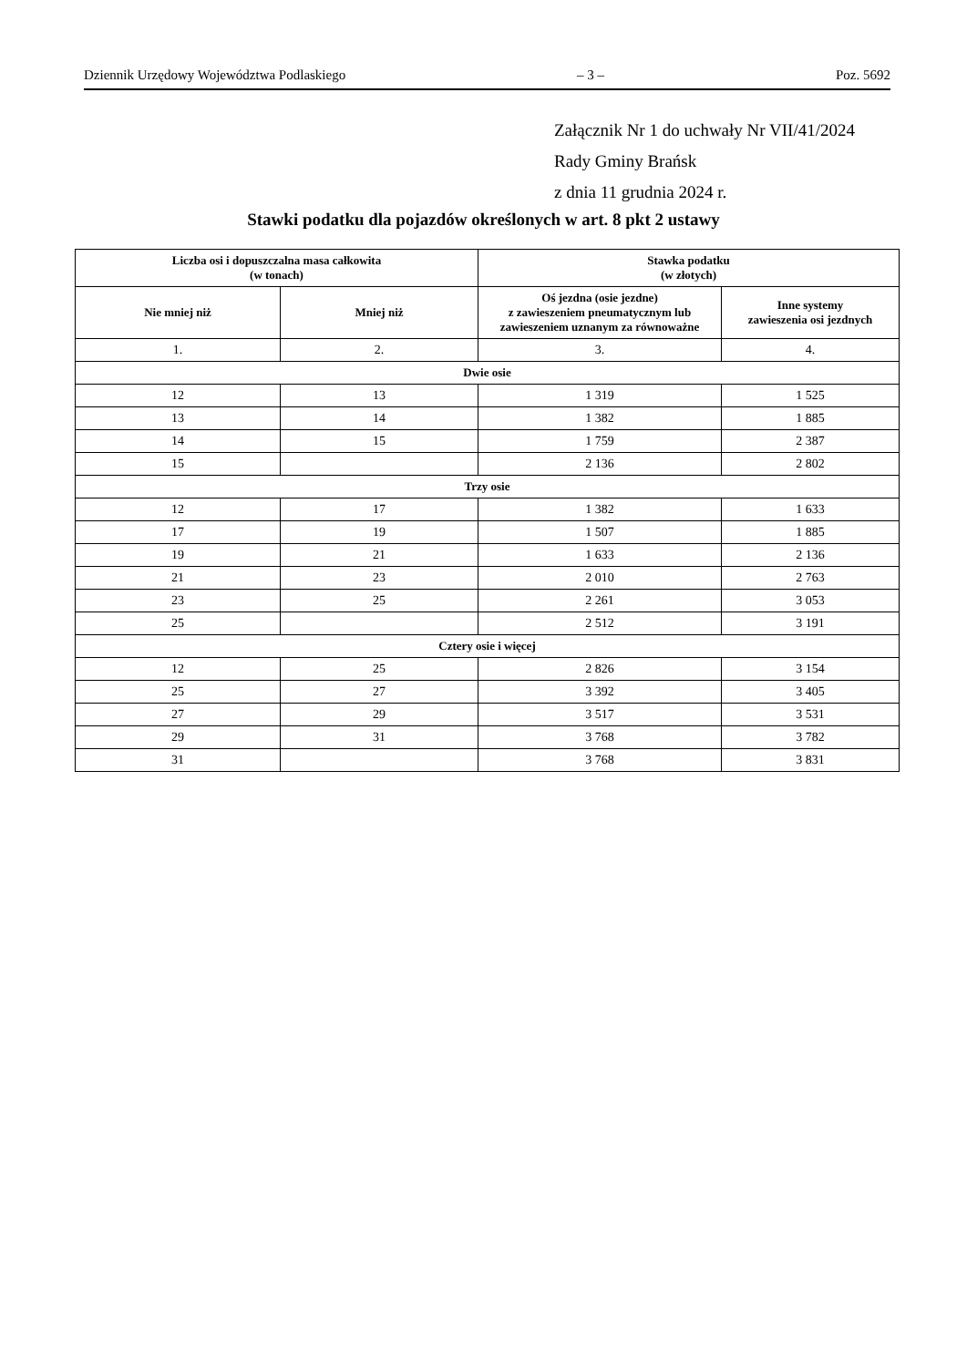Dziennik Urzędowy Województwa Podlaskiego – 3 – Poz. 5692
Załącznik Nr 1 do uchwały Nr VII/41/2024
Rady Gminy Brańsk
z dnia 11 grudnia 2024 r.
Stawki podatku dla pojazdów określonych w art. 8 pkt 2 ustawy
| Liczba osi i dopuszczalna masa całkowita (w tonach) | | Stawka podatku (w złotych) | |
| --- | --- | --- | --- |
| Nie mniej niż | Mniej niż | Oś jezdna (osie jezdne) z zawieszeniem pneumatycznym lub zawieszeniem uznanym za równoważne | Inne systemy zawieszenia osi jezdnych |
| 1. | 2. | 3. | 4. |
| Dwie osie | | | |
| 12 | 13 | 1 319 | 1 525 |
| 13 | 14 | 1 382 | 1 885 |
| 14 | 15 | 1 759 | 2 387 |
| 15 | | 2 136 | 2 802 |
| Trzy osie | | | |
| 12 | 17 | 1 382 | 1 633 |
| 17 | 19 | 1 507 | 1 885 |
| 19 | 21 | 1 633 | 2 136 |
| 21 | 23 | 2 010 | 2 763 |
| 23 | 25 | 2 261 | 3 053 |
| 25 | | 2 512 | 3 191 |
| Cztery osie i więcej | | | |
| 12 | 25 | 2 826 | 3 154 |
| 25 | 27 | 3 392 | 3 405 |
| 27 | 29 | 3 517 | 3 531 |
| 29 | 31 | 3 768 | 3 782 |
| 31 | | 3 768 | 3 831 |